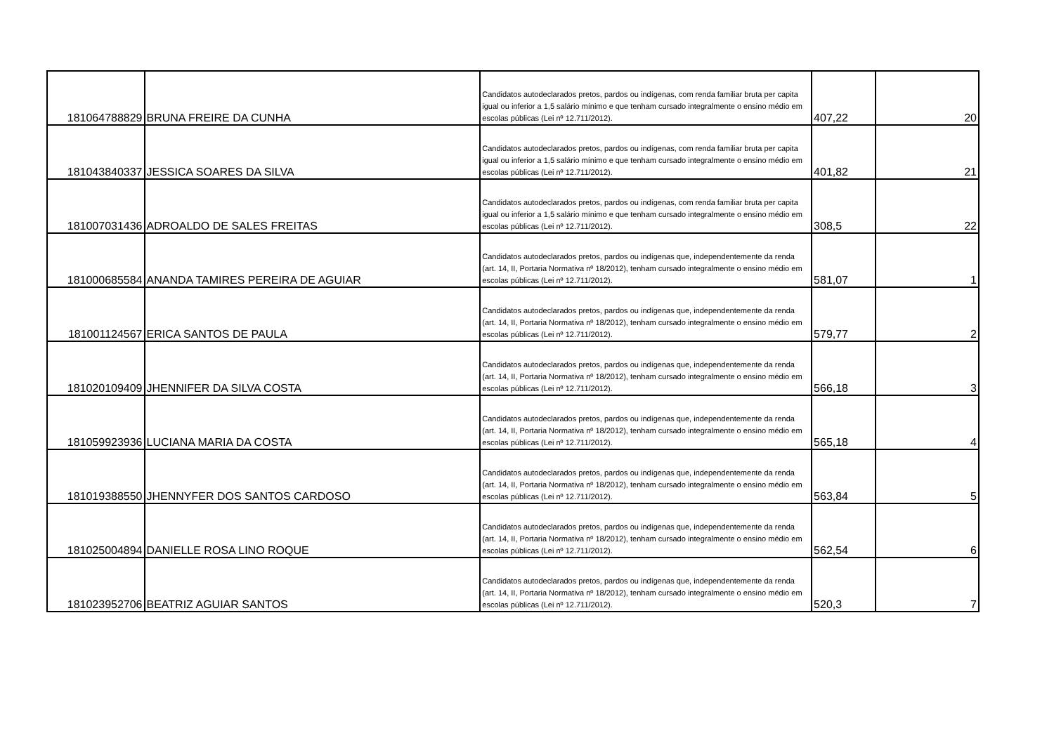| 181064788829 | BRUNA FREIRE DA CUNHA | Candidatos autodeclarados pretos, pardos ou indígenas, com renda familiar bruta per capita igual ou inferior a 1,5 salário mínimo e que tenham cursado integralmente o ensino médio em escolas públicas (Lei nº 12.711/2012). | 407,22 | 20 |
| 181043840337 | JESSICA SOARES DA SILVA | Candidatos autodeclarados pretos, pardos ou indígenas, com renda familiar bruta per capita igual ou inferior a 1,5 salário mínimo e que tenham cursado integralmente o ensino médio em escolas públicas (Lei nº 12.711/2012). | 401,82 | 21 |
| 181007031436 | ADROALDO DE SALES FREITAS | Candidatos autodeclarados pretos, pardos ou indígenas, com renda familiar bruta per capita igual ou inferior a 1,5 salário mínimo e que tenham cursado integralmente o ensino médio em escolas públicas (Lei nº 12.711/2012). | 308,5 | 22 |
| 181000685584 | ANANDA TAMIRES PEREIRA DE AGUIAR | Candidatos autodeclarados pretos, pardos ou indígenas que, independentemente da renda (art. 14, II, Portaria Normativa nº 18/2012), tenham cursado integralmente o ensino médio em escolas públicas (Lei nº 12.711/2012). | 581,07 | 1 |
| 181001124567 | ERICA SANTOS DE PAULA | Candidatos autodeclarados pretos, pardos ou indígenas que, independentemente da renda (art. 14, II, Portaria Normativa nº 18/2012), tenham cursado integralmente o ensino médio em escolas públicas (Lei nº 12.711/2012). | 579,77 | 2 |
| 181020109409 | JHENNIFER DA SILVA COSTA | Candidatos autodeclarados pretos, pardos ou indígenas que, independentemente da renda (art. 14, II, Portaria Normativa nº 18/2012), tenham cursado integralmente o ensino médio em escolas públicas (Lei nº 12.711/2012). | 566,18 | 3 |
| 181059923936 | LUCIANA MARIA DA COSTA | Candidatos autodeclarados pretos, pardos ou indígenas que, independentemente da renda (art. 14, II, Portaria Normativa nº 18/2012), tenham cursado integralmente o ensino médio em escolas públicas (Lei nº 12.711/2012). | 565,18 | 4 |
| 181019388550 | JHENNYFER DOS SANTOS CARDOSO | Candidatos autodeclarados pretos, pardos ou indígenas que, independentemente da renda (art. 14, II, Portaria Normativa nº 18/2012), tenham cursado integralmente o ensino médio em escolas públicas (Lei nº 12.711/2012). | 563,84 | 5 |
| 181025004894 | DANIELLE ROSA LINO ROQUE | Candidatos autodeclarados pretos, pardos ou indígenas que, independentemente da renda (art. 14, II, Portaria Normativa nº 18/2012), tenham cursado integralmente o ensino médio em escolas públicas (Lei nº 12.711/2012). | 562,54 | 6 |
| 181023952706 | BEATRIZ AGUIAR SANTOS | Candidatos autodeclarados pretos, pardos ou indígenas que, independentemente da renda (art. 14, II, Portaria Normativa nº 18/2012), tenham cursado integralmente o ensino médio em escolas públicas (Lei nº 12.711/2012). | 520,3 | 7 |